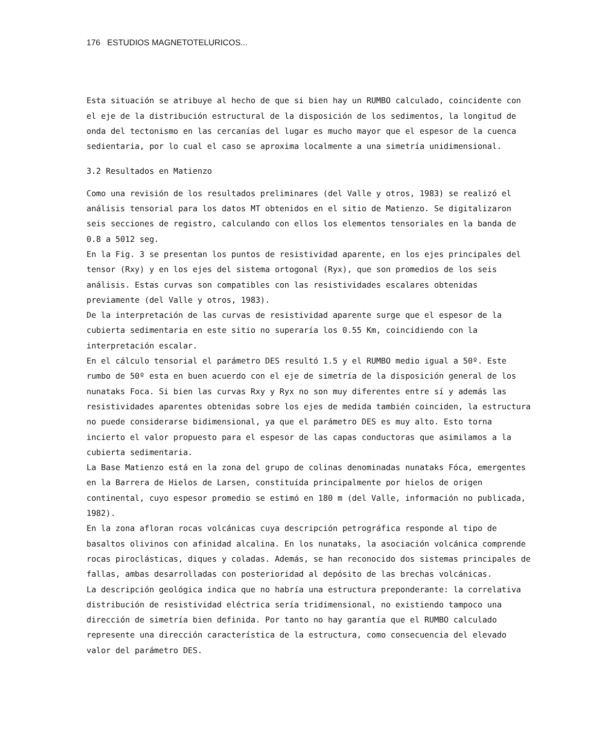176 ESTUDIOS MAGNETOTELURICOS...
Esta situación se atribuye al hecho de que si bien hay un RUMBO calculado, coincidente con el eje de la distribución estructural de la disposición de los sedimentos, la longitud de onda del tectonismo en las cercanías del lugar es mucho mayor que el espesor de la cuenca sedientaria, por lo cual el caso se aproxima localmente a una simetría unidimensional.
3.2 Resultados en Matienzo
Como una revisión de los resultados preliminares (del Valle y otros, 1983) se realizó el análisis tensorial para los datos MT obtenidos en el sitio de Matienzo. Se digitalizaron seis secciones de registro, calculando con ellos los elementos tensoriales en la banda de 0.8 a 5012 seg.
En la Fig. 3 se presentan los puntos de resistividad aparente, en los ejes principales del tensor (Rxy) y en los ejes del sistema ortogonal (Ryx), que son promedios de los seis análisis. Estas curvas son compatibles con las resistividades escalares obtenidas previamente (del Valle y otros, 1983).
De la interpretación de las curvas de resistividad aparente surge que el espesor de la cubierta sedimentaria en este sitio no superaría los 0.55 Km, coincidiendo con la interpretación escalar.
En el cálculo tensorial el parámetro DES resultó 1.5 y el RUMBO medio igual a 50º. Este rumbo de 50º esta en buen acuerdo con el eje de simetría de la disposición general de los nunataks Foca. Si bien las curvas Rxy y Ryx no son muy diferentes entre sí y además las resistividades aparentes obtenidas sobre los ejes de medida también coinciden, la estructura no puede considerarse bidimensional, ya que el parámetro DES es muy alto. Esto torna incierto el valor propuesto para el espesor de las capas conductoras que asimilamos a la cubierta sedimentaria.
La Base Matienzo está en la zona del grupo de colinas denominadas nunataks Fóca, emergentes en la Barrera de Hielos de Larsen, constituída principalmente por hielos de origen continental, cuyo espesor promedio se estimó en 180 m (del Valle, información no publicada, 1982).
En la zona afloran rocas volcánicas cuya descripción petrográfica responde al tipo de basaltos olivinos con afinidad alcalina. En los nunataks, la asociación volcánica comprende rocas piroclásticas, diques y coladas. Además, se han reconocido dos sistemas principales de fallas, ambas desarrolladas con posterioridad al depósito de las brechas volcánicas.
La descripción geológica indica que no habría una estructura preponderante: la correlativa distribución de resistividad eléctrica sería tridimensional, no existiendo tampoco una dirección de simetría bien definida. Por tanto no hay garantía que el RUMBO calculado represente una dirección característica de la estructura, como consecuencia del elevado valor del parámetro DES.